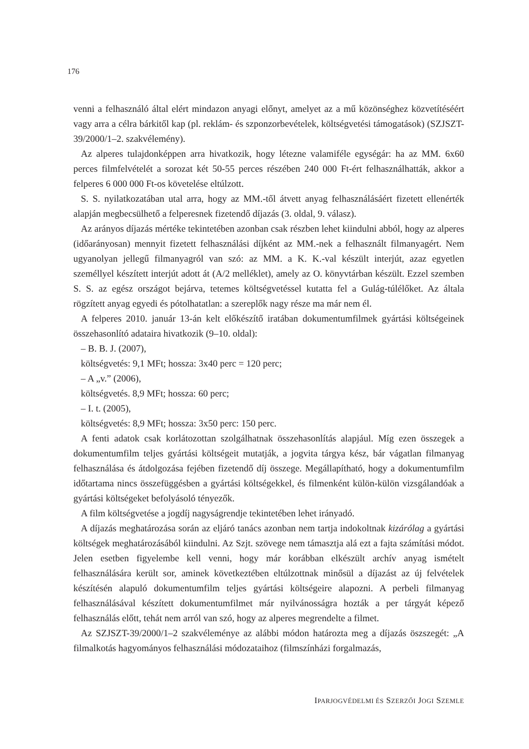176
venni a felhasználó által elért mindazon anyagi előnyt, amelyet az a mű közönséghez köz­vetítéséért vagy arra a célra bárkitől kap (pl. reklám- és szponzorbevételek, költségvetési támogatások) (SZJSZT-39/2000/1–2. szakvélemény).
Az alperes tulajdonképpen arra hivatkozik, hogy létezne valamiféle egységár: ha az MM. 6x60 perces filmfelvételét a sorozat két 50-55 perces részében 240 000 Ft-ért felhasználhat­ták, akkor a felperes 6 000 000 Ft-os követelése eltúlzott.
S. S. nyilatkozatában utal arra, hogy az MM.-től átvett anyag felhasználásáért fizetett el­lenérték alapján megbecsülhető a felperesnek fizetendő díjazás (3. oldal, 9. válasz).
Az arányos díjazás mértéke tekintetében azonban csak részben lehet kiindulni abból, hogy az alperes (időarányosan) mennyit fizetett felhasználási díjként az MM.-nek a felhasz­nált filmanyagért. Nem ugyanolyan jellegű filmanyagról van szó: az MM. a K. K.-val ké­szült interjút, azaz egyetlen személlyel készített interjút adott át (A/2 melléklet), amely az O. könyvtárban készült. Ezzel szemben S. S. az egész országot bejárva, tetemes költségvetéssel kutatta fel a Gulág-túlélőket. Az általa rögzített anyag egyedi és pótolhatatlan: a szereplők nagy része ma már nem él.
A felperes 2010. január 13-án kelt előkészítő iratában dokumentumfilmek gyártási költ­ségeinek összehasonlító adataira hivatkozik (9–10. oldal):
– B. B. J. (2007),
költségvetés: 9,1 MFt; hossza: 3x40 perc = 120 perc;
– A „v.” (2006),
költségvetés. 8,9 MFt; hossza: 60 perc;
– I. t. (2005),
költségvetés: 8,9 MFt; hossza: 3x50 perc: 150 perc.
A fenti adatok csak korlátozottan szolgálhatnak összehasonlítás alapjául. Míg ezen össze­gek a dokumentumfilm teljes gyártási költségeit mutatják, a jogvita tárgya kész, bár vágatlan filmanyag felhasználása és átdolgozása fejében fizetendő díj összege. Megállapítható, hogy a dokumentumfilm időtartama nincs összefüggésben a gyártási költségekkel, és filmenként külön-külön vizsgálandóak a gyártási költségeket befolyásoló tényezők.
A film költségvetése a jogdíj nagyságrendje tekintetében lehet irányadó.
A díjazás meghatározása során az eljáró tanács azonban nem tartja indokoltnak kizárólag a gyártási költségek meghatározásából kiindulni. Az Szjt. szövege nem támasztja alá ezt a fajta számítási módot. Jelen esetben figyelembe kell venni, hogy már korábban elkészült archív anyag ismételt felhasználására került sor, aminek következtében eltúlzottnak minő­sül a díjazást az új felvételek készítésén alapuló dokumentumfilm teljes gyártási költségeire alapozni. A perbeli filmanyag felhasználásával készített dokumentumfilmet már nyilvános­ságra hozták a per tárgyát képező felhasználás előtt, tehát nem arról van szó, hogy az alperes megrendelte a filmet.
Az SZJSZT-39/2000/1–2 szakvéleménye az alábbi módon határozta meg a díjazás ösz­szegét: „A filmalkotás hagyományos felhasználási módozataihoz (filmszínházi forgalmazás,
IPARJOGVÉDELMI ÉS SZERZŐI JOGI SZEMLE